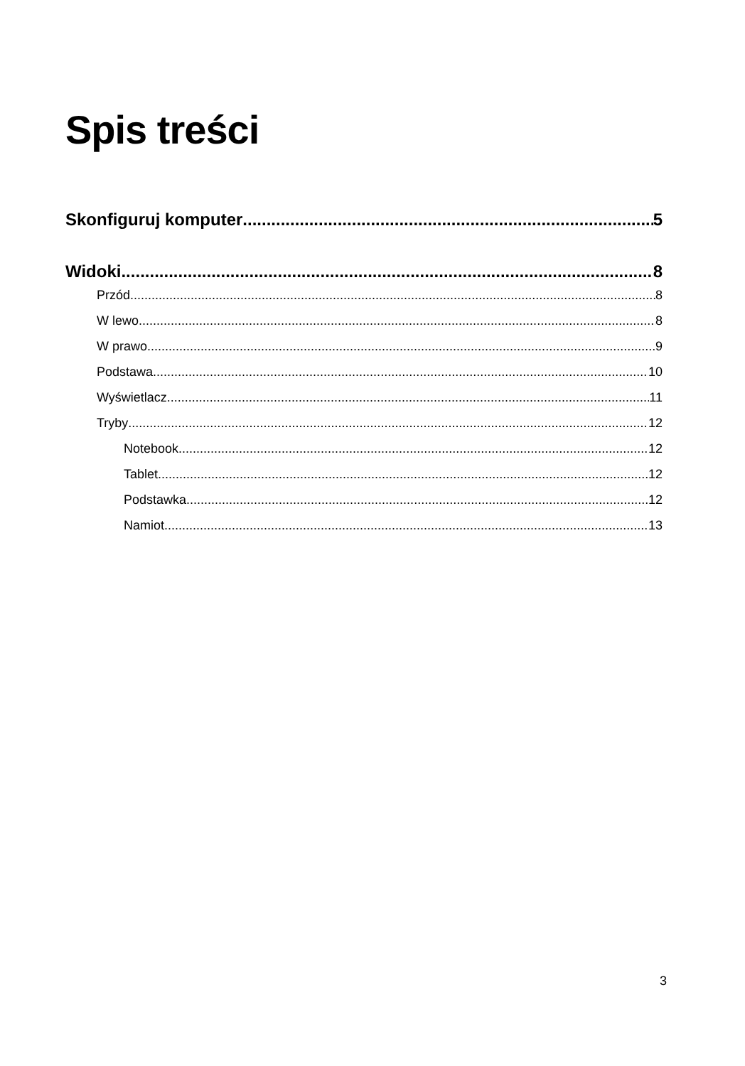Spis treści
Skonfiguruj komputer 5
Widoki 8
Przód 8
W lewo 8
W prawo 9
Podstawa 10
Wyświetlacz 11
Tryby 12
Notebook 12
Tablet 12
Podstawka 12
Namiot 13
3